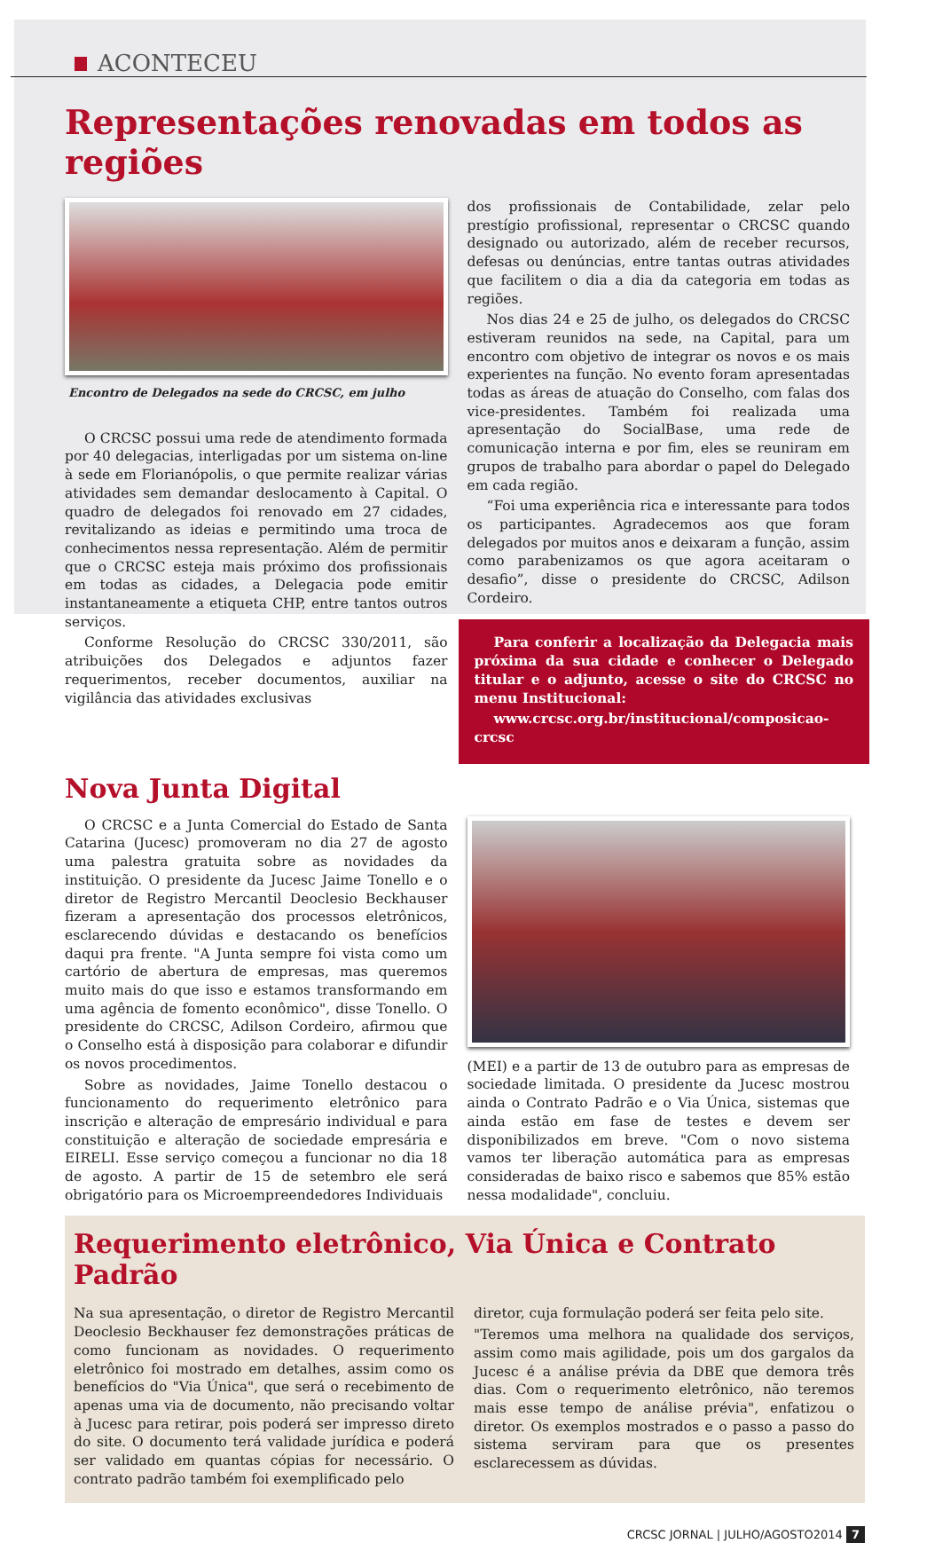ACONTECEU
Representações renovadas em todos as regiões
Encontro de Delegados na sede do CRCSC, em julho
O CRCSC possui uma rede de atendimento formada por 40 delegacias, interligadas por um sistema on-line à sede em Florianópolis, o que permite realizar várias atividades sem demandar deslocamento à Capital. O quadro de delegados foi renovado em 27 cidades, revitalizando as ideias e permitindo uma troca de conhecimentos nessa representação. Além de permitir que o CRCSC esteja mais próximo dos profissionais em todas as cidades, a Delegacia pode emitir instantaneamente a etiqueta CHP, entre tantos outros serviços.
Conforme Resolução do CRCSC 330/2011, são atribuições dos Delegados e adjuntos fazer requerimentos, receber documentos, auxiliar na vigilância das atividades exclusivas
dos profissionais de Contabilidade, zelar pelo prestígio profissional, representar o CRCSC quando designado ou autorizado, além de receber recursos, defesas ou denúncias, entre tantas outras atividades que facilitem o dia a dia da categoria em todas as regiões.
Nos dias 24 e 25 de julho, os delegados do CRCSC estiveram reunidos na sede, na Capital, para um encontro com objetivo de integrar os novos e os mais experientes na função. No evento foram apresentadas todas as áreas de atuação do Conselho, com falas dos vice-presidentes. Também foi realizada uma apresentação do SocialBase, uma rede de comunicação interna e por fim, eles se reuniram em grupos de trabalho para abordar o papel do Delegado em cada região.
“Foi uma experiência rica e interessante para todos os participantes. Agradecemos aos que foram delegados por muitos anos e deixaram a função, assim como parabenizamos os que agora aceitaram o desafio”, disse o presidente do CRCSC, Adilson Cordeiro.
Para conferir a localização da Delegacia mais próxima da sua cidade e conhecer o Delegado titular e o adjunto, acesse o site do CRCSC no menu Institucional:
www.crcsc.org.br/institucional/composicao-crcsc
Nova Junta Digital
O CRCSC e a Junta Comercial do Estado de Santa Catarina (Jucesc) promoveram no dia 27 de agosto uma palestra gratuita sobre as novidades da instituição. O presidente da Jucesc Jaime Tonello e o diretor de Registro Mercantil Deoclesio Beckhauser fizeram a apresentação dos processos eletrônicos, esclarecendo dúvidas e destacando os benefícios daqui pra frente. "A Junta sempre foi vista como um cartório de abertura de empresas, mas queremos muito mais do que isso e estamos transformando em uma agência de fomento econômico", disse Tonello. O presidente do CRCSC, Adilson Cordeiro, afirmou que o Conselho está à disposição para colaborar e difundir os novos procedimentos.
Sobre as novidades, Jaime Tonello destacou o funcionamento do requerimento eletrônico para inscrição e alteração de empresário individual e para constituição e alteração de sociedade empresária e EIRELI. Esse serviço começou a funcionar no dia 18 de agosto. A partir de 15 de setembro ele será obrigatório para os Microempreendedores Individuais
(MEI) e a partir de 13 de outubro para as empresas de sociedade limitada. O presidente da Jucesc mostrou ainda o Contrato Padrão e o Via Única, sistemas que ainda estão em fase de testes e devem ser disponibilizados em breve. "Com o novo sistema vamos ter liberação automática para as empresas consideradas de baixo risco e sabemos que 85% estão nessa modalidade", concluiu.
Requerimento eletrônico, Via Única e Contrato Padrão
Na sua apresentação, o diretor de Registro Mercantil Deoclesio Beckhauser fez demonstrações práticas de como funcionam as novidades. O requerimento eletrônico foi mostrado em detalhes, assim como os benefícios do "Via Única", que será o recebimento de apenas uma via de documento, não precisando voltar à Jucesc para retirar, pois poderá ser impresso direto do site. O documento terá validade jurídica e poderá ser validado em quantas cópias for necessário. O contrato padrão também foi exemplificado pelo
diretor, cuja formulação poderá ser feita pelo site.
"Teremos uma melhora na qualidade dos serviços, assim como mais agilidade, pois um dos gargalos da Jucesc é a análise prévia da DBE que demora três dias. Com o requerimento eletrônico, não teremos mais esse tempo de análise prévia", enfatizou o diretor. Os exemplos mostrados e o passo a passo do sistema serviram para que os presentes esclarecessem as dúvidas.
CRCSC JORNAL | JULHO/AGOSTO2014 7